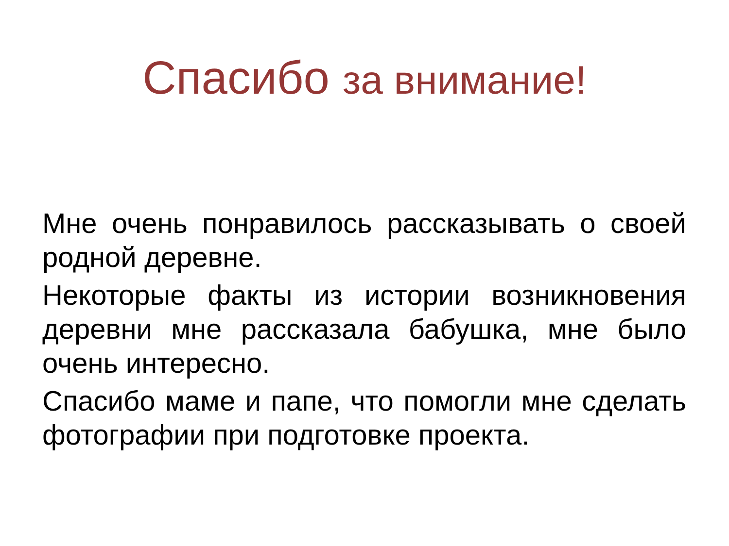Спасибо за внимание!
Мне очень понравилось рассказывать о своей родной деревне.
Некоторые факты из истории возникновения деревни мне рассказала бабушка, мне было очень интересно.
Спасибо маме и папе, что помогли мне сделать фотографии при подготовке проекта.